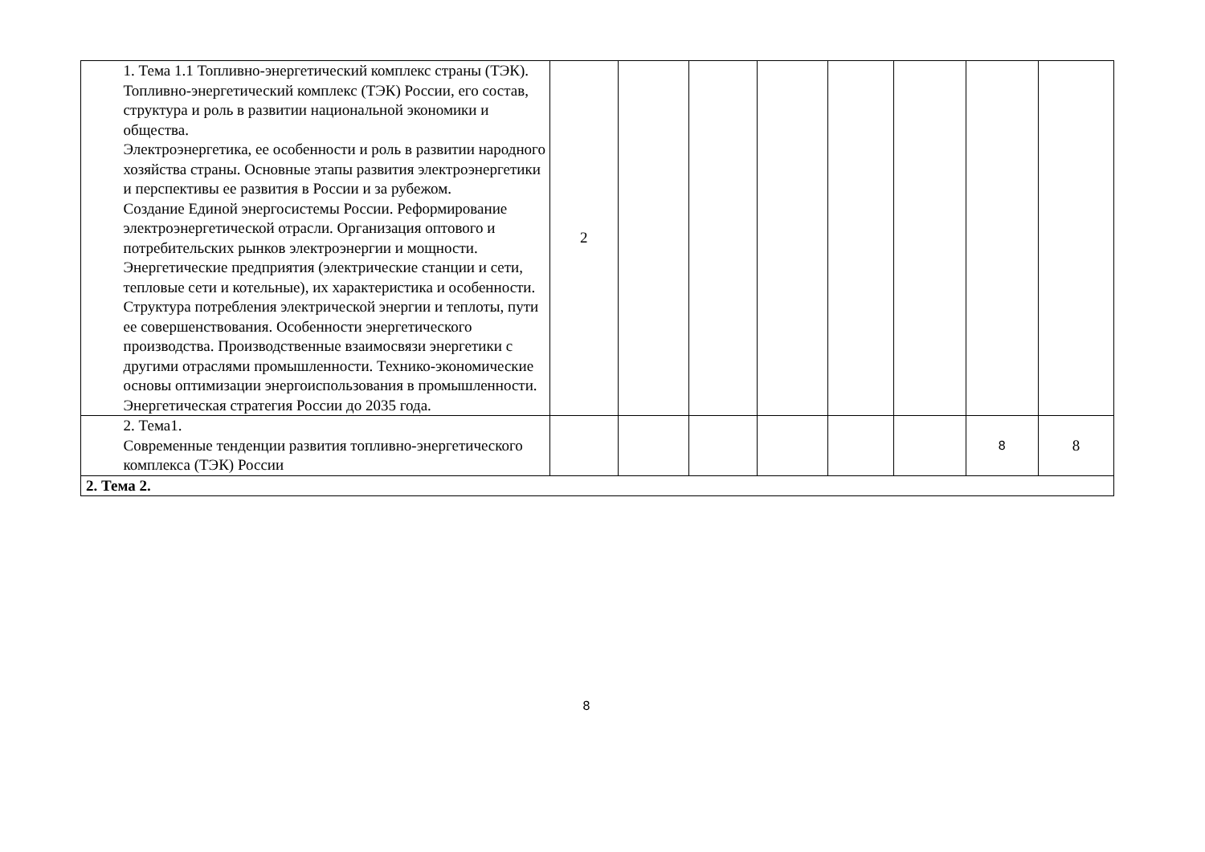| | 1. Тема 1.1 Топливно-энергетический комплекс страны (ТЭК). Топливно-энергетический комплекс (ТЭК) России, его состав, структура и роль в развитии национальной экономики и общества. Электроэнергетика, ее особенности и роль в развитии народного хозяйства страны. Основные этапы развития электроэнергетики и перспективы ее развития в России и за рубежом. Создание Единой энергосистемы России. Реформирование электроэнергетической отрасли. Организация оптового и потребительских рынков электроэнергии и мощности. Энергетические предприятия (электрические станции и сети, тепловые сети и котельные), их характеристика и особенности. Структура потребления электрической энергии и теплоты, пути ее совершенствования. Особенности энергетического производства. Производственные взаимосвязи энергетики с другими отраслями промышленности. Технико-экономические основы оптимизации энергоиспользования в промышленности. Энергетическая стратегия России до 2035 года. | 2 | | | | | | | |
| | 2. Тема1. Современные тенденции развития топливно-энергетического комплекса (ТЭК) России | | | | | | | 8 | 8 |
| 2. Тема 2. | | | | | | | | | |
8